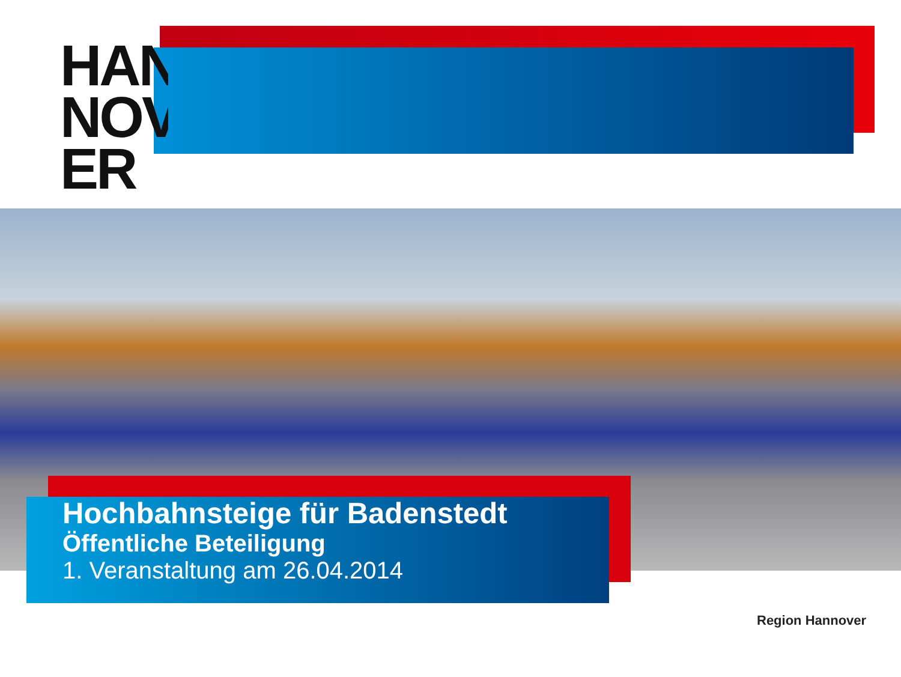HAN
NOV
ER
Hochbahnsteige für Badenstedt
Öffentliche Beteiligung
1. Veranstaltung am 26.04.2014
Region Hannover